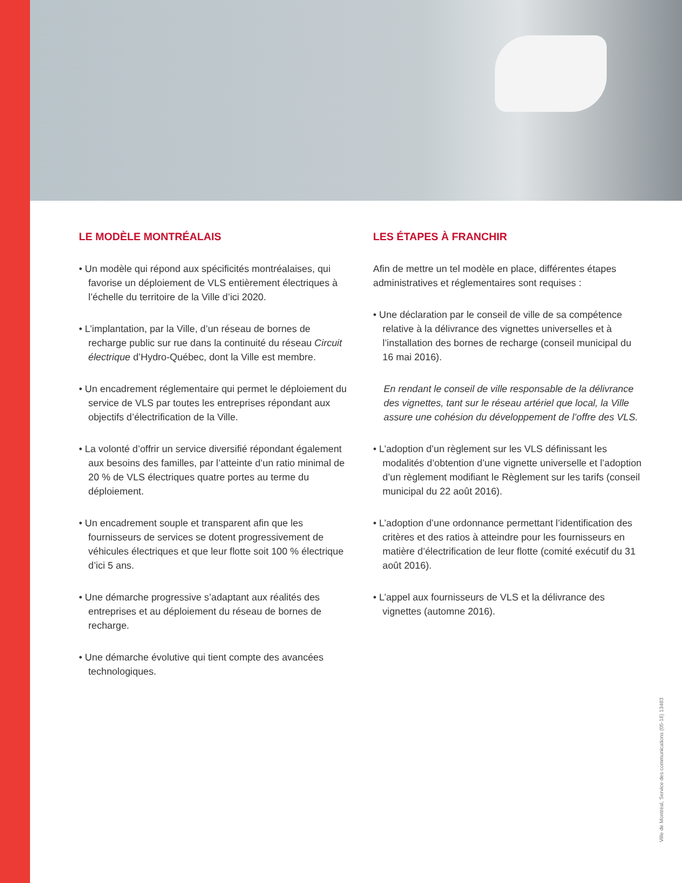LE MODÈLE MONTRÉALAIS
• Un modèle qui répond aux spécificités montréalaises, qui favorise un déploiement de VLS entièrement électriques à l’échelle du territoire de la Ville d’ici 2020.
• L’implantation, par la Ville, d’un réseau de bornes de recharge public sur rue dans la continuité du réseau Circuit électrique d’Hydro-Québec, dont la Ville est membre.
• Un encadrement réglementaire qui permet le déploiement du service de VLS par toutes les entreprises répondant aux objectifs d’électrification de la Ville.
• La volonté d’offrir un service diversifié répondant également aux besoins des familles, par l’atteinte d’un ratio minimal de 20 % de VLS électriques quatre portes au terme du déploiement.
• Un encadrement souple et transparent afin que les fournisseurs de services se dotent progressivement de véhicules électriques et que leur flotte soit 100 % électrique d’ici 5 ans.
• Une démarche progressive s’adaptant aux réalités des entreprises et au déploiement du réseau de bornes de recharge.
• Une démarche évolutive qui tient compte des avancées technologiques.
LES ÉTAPES À FRANCHIR
Afin de mettre un tel modèle en place, différentes étapes administratives et réglementaires sont requises :
• Une déclaration par le conseil de ville de sa compétence relative à la délivrance des vignettes universelles et à l’installation des bornes de recharge (conseil municipal du 16 mai 2016).
En rendant le conseil de ville responsable de la délivrance des vignettes, tant sur le réseau artériel que local, la Ville assure une cohésion du développement de l’offre des VLS.
• L’adoption d’un règlement sur les VLS définissant les modalités d’obtention d’une vignette universelle et l’adoption d’un règlement modifiant le Règlement sur les tarifs (conseil municipal du 22 août 2016).
• L’adoption d’une ordonnance permettant l’identification des critères et des ratios à atteindre pour les fournisseurs en matière d’électrification de leur flotte (comité exécutif du 31 août 2016).
• L’appel aux fournisseurs de VLS et la délivrance des vignettes (automne 2016).
Ville de Montréal, Service des communications (05-16) 13483